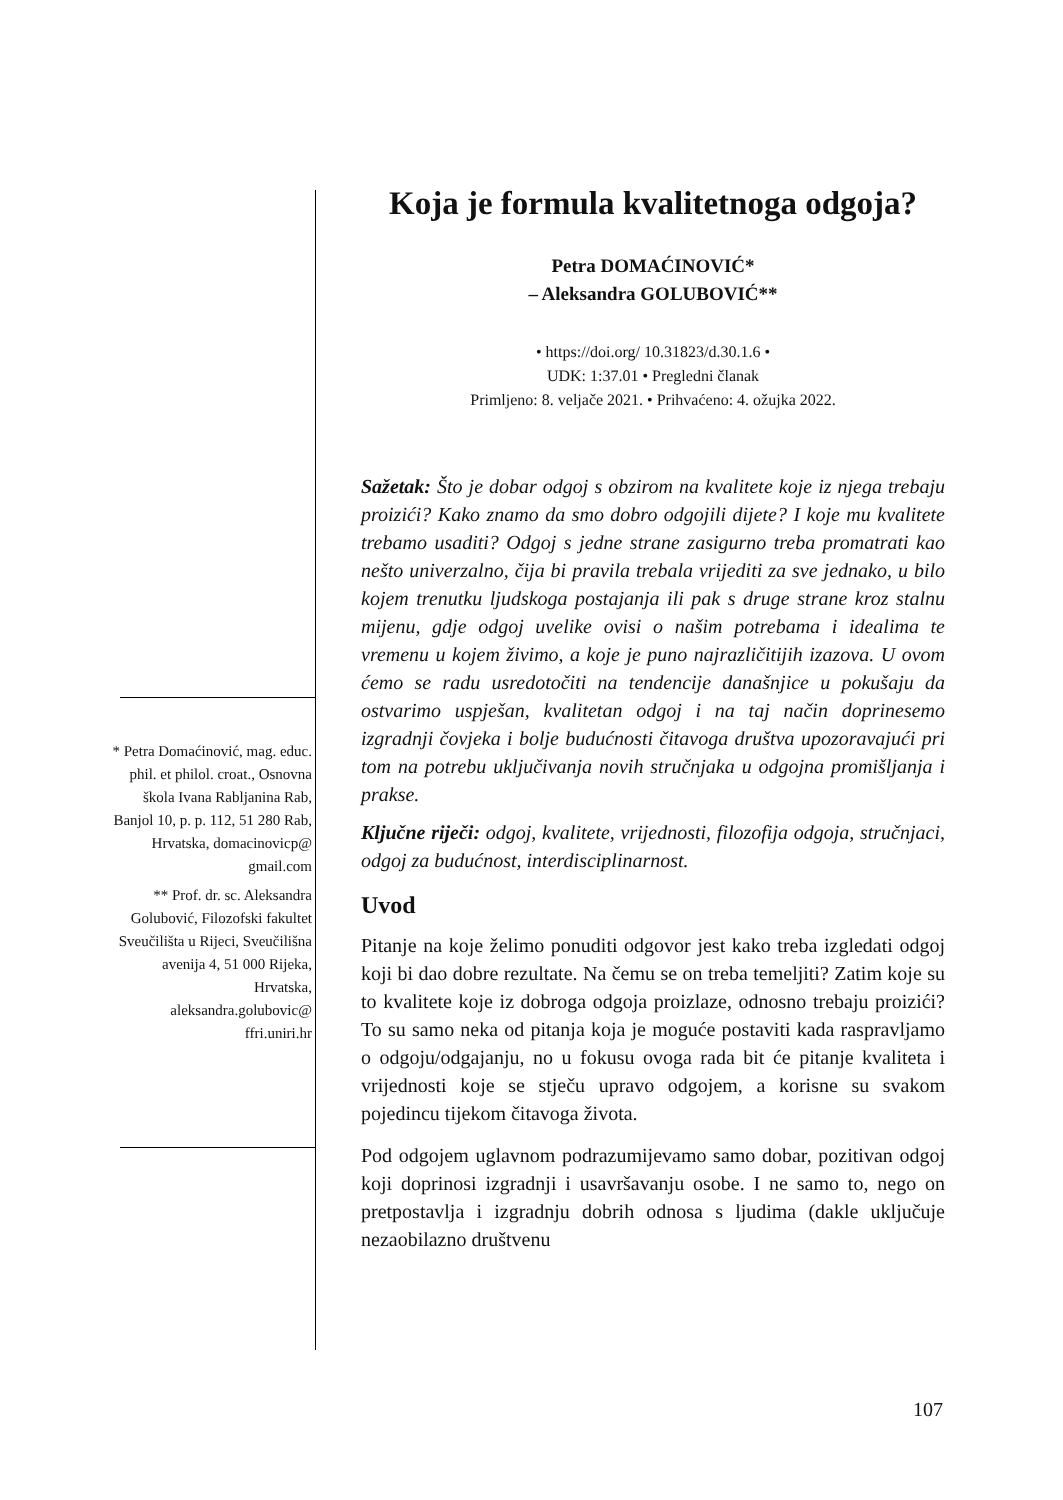* Petra Domaćinović, mag. educ. phil. et philol. croat., Osnovna škola Ivana Rabljanina Rab, Banjol 10, p. p. 112, 51 280 Rab, Hrvatska, domacinovicp@ gmail.com
** Prof. dr. sc. Aleksandra Golubović, Filozofski fakultet Sveučilišta u Rijeci, Sveučilišna avenija 4, 51 000 Rijeka, Hrvatska, aleksandra.golubovic@ ffri.uniri.hr
Koja je formula kvalitetnoga odgoja?
Petra DOMAĆINOVIĆ*
– Aleksandra GOLUBOVIĆ**
• https://doi.org/ 10.31823/d.30.1.6 •
UDK: 1:37.01 • Pregledni članak
Primljeno: 8. veljače 2021. • Prihvaćeno: 4. ožujka 2022.
Sažetak: Što je dobar odgoj s obzirom na kvalitete koje iz njega trebaju proizići? Kako znamo da smo dobro odgojili dijete? I koje mu kvalitete trebamo usaditi? Odgoj s jedne strane zasigurno treba promatrati kao nešto univerzalno, čija bi pravila trebala vrijediti za sve jednako, u bilo kojem trenutku ljudskoga postajanja ili pak s druge strane kroz stalnu mijenu, gdje odgoj uvelike ovisi o našim potrebama i idealima te vremenu u kojem živimo, a koje je puno najrazličitijih izazova. U ovom ćemo se radu usredotočiti na tendencije današnjice u pokušaju da ostvarimo uspješan, kvalitetan odgoj i na taj način doprinesemo izgradnji čovjeka i bolje budućnosti čitavoga društva upozoravajući pri tom na potrebu uključivanja novih stručnjaka u odgojna promišljanja i prakse.
Ključne riječi: odgoj, kvalitete, vrijednosti, filozofija odgoja, stručnjaci, odgoj za budućnost, interdisciplinarnost.
Uvod
Pitanje na koje želimo ponuditi odgovor jest kako treba izgledati odgoj koji bi dao dobre rezultate. Na čemu se on treba temeljiti? Zatim koje su to kvalitete koje iz dobroga odgoja proizlaze, odnosno trebaju proizići? To su samo neka od pitanja koja je moguće postaviti kada raspravljamo o odgoju/odgajanju, no u fokusu ovoga rada bit će pitanje kvaliteta i vrijednosti koje se stječu upravo odgojem, a korisne su svakom pojedincu tijekom čitavoga života.
Pod odgojem uglavnom podrazumijevamo samo dobar, pozitivan odgoj koji doprinosi izgradnji i usavršavanju osobe. I ne samo to, nego on pretpostavlja i izgradnju dobrih odnosa s ljudima (dakle uključuje nezaobilazno društvenu
107